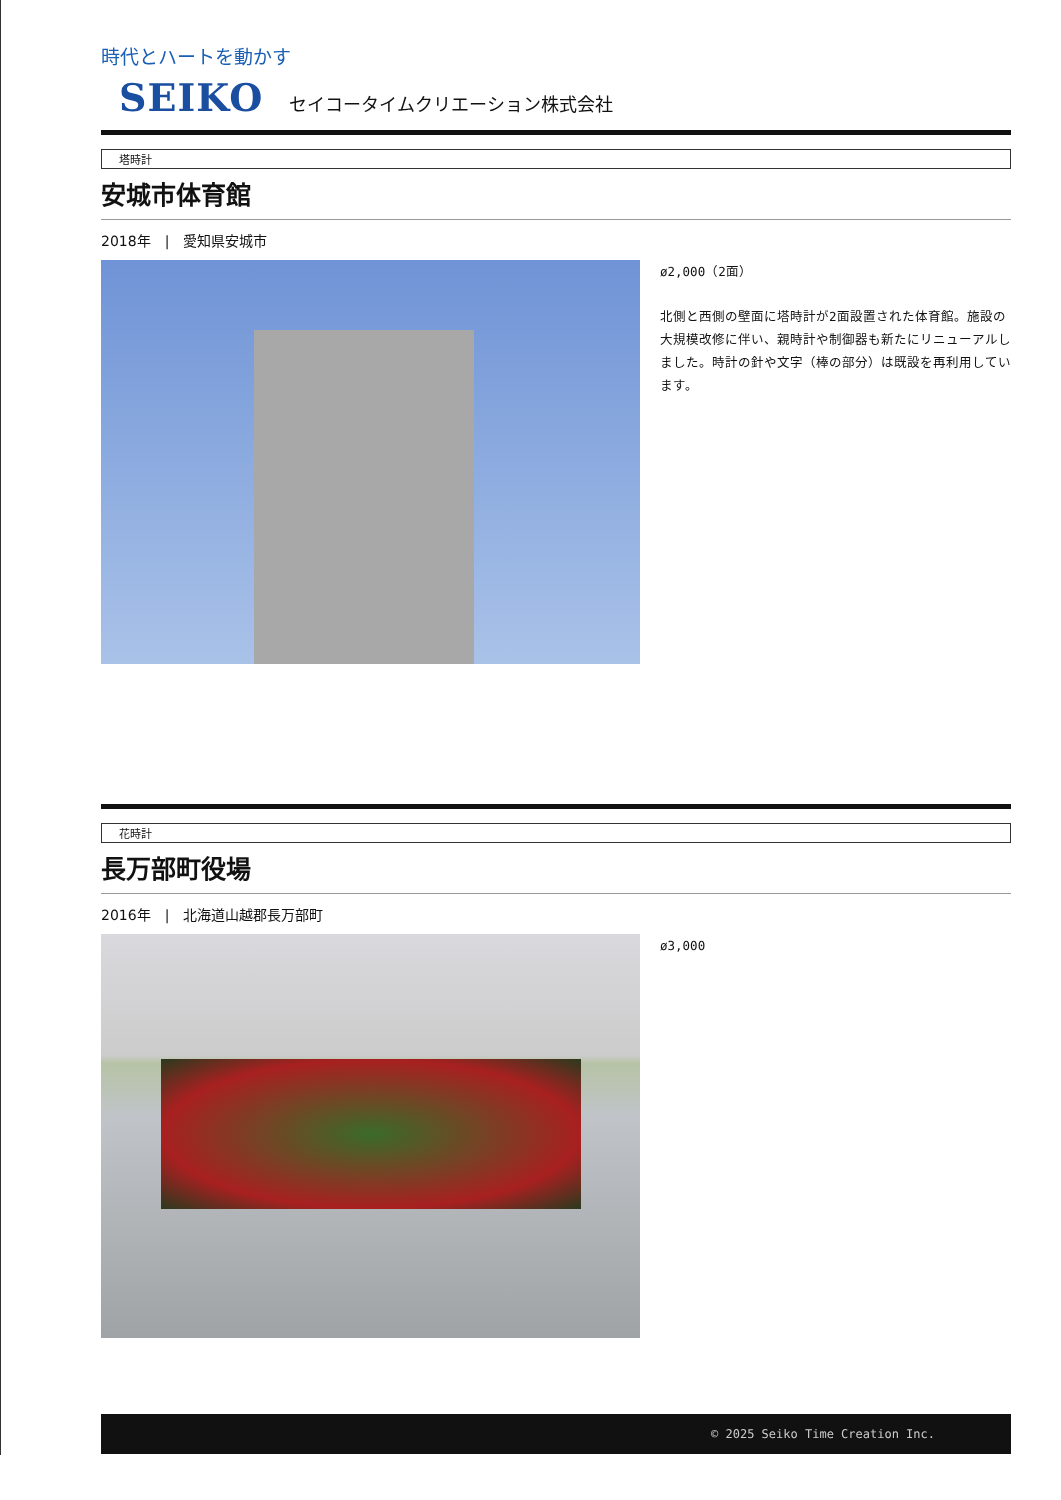時代とハートを動かす
SEIKO セイコータイムクリエーション株式会社
塔時計
安城市体育館
2018年　|　愛知県安城市
ø2,000（2面）
北側と西側の壁面に塔時計が2面設置された体育館。施設の大規模改修に伴い、親時計や制御器も新たにリニューアルしました。時計の針や文字（棒の部分）は既設を再利用しています。
花時計
長万部町役場
2016年　|　北海道山越郡長万部町
ø3,000
© 2025 Seiko Time Creation Inc.